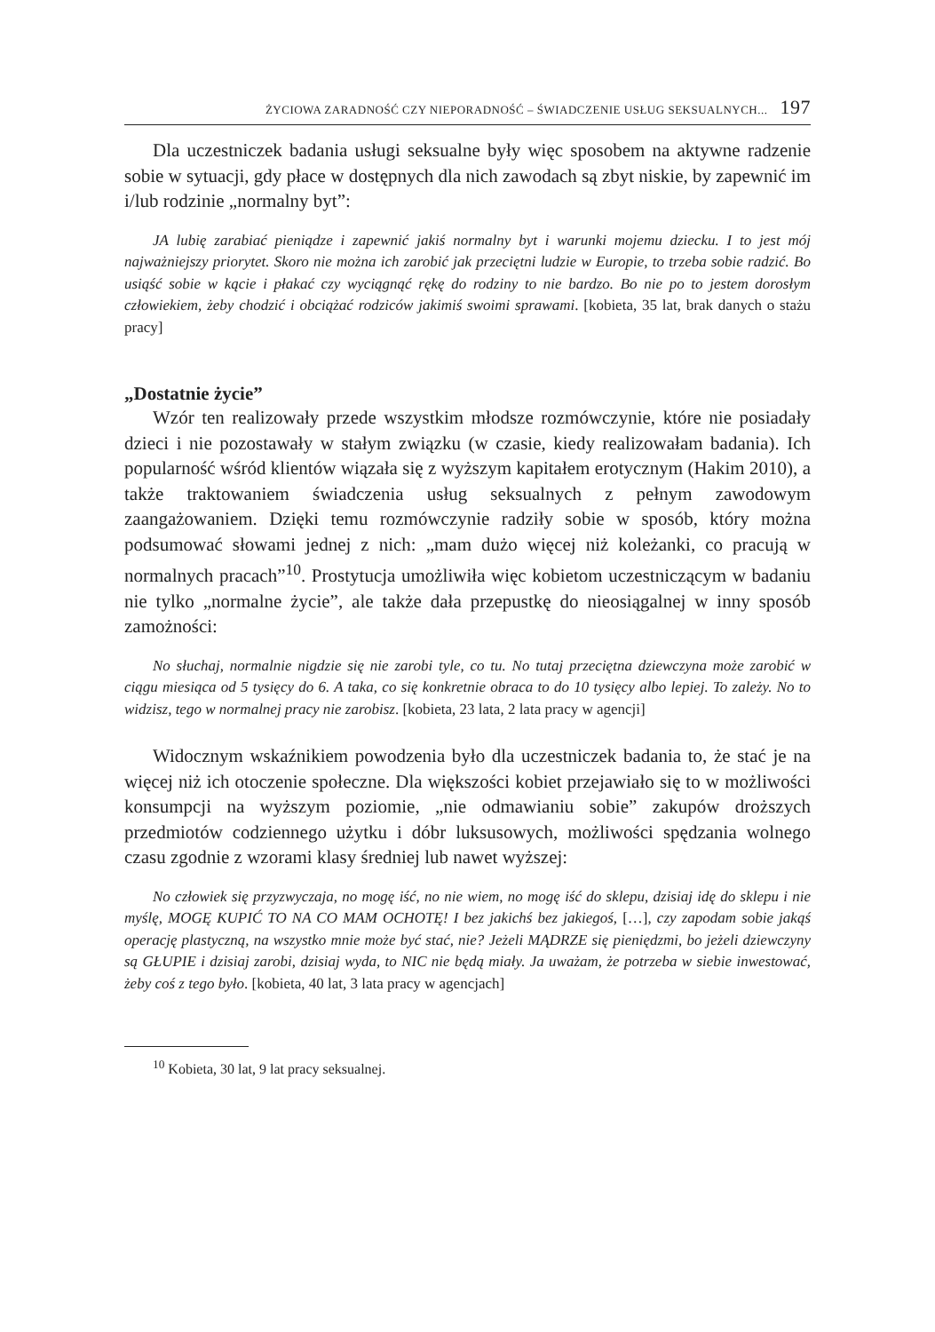ŻYCIOWA ZARADNOŚĆ CZY NIEPORADNOŚĆ – ŚWIADCZENIE USŁUG SEKSUALNYCH... 197
Dla uczestniczek badania usługi seksualne były więc sposobem na aktywne radzenie sobie w sytuacji, gdy płace w dostępnych dla nich zawodach są zbyt niskie, by zapewnić im i/lub rodzinie „normalny byt”:
JA lubię zarabiać pieniądze i zapewnić jakiś normalny byt i warunki mojemu dziecku. I to jest mój najważniejszy priorytet. Skoro nie można ich zarobić jak przeciętni ludzie w Europie, to trzeba sobie radzić. Bo usiąść sobie w kącie i płakać czy wyciągnąć rękę do rodziny to nie bardzo. Bo nie po to jestem dorosłym człowiekiem, żeby chodzić i obciążać rodziców jakimiś swoimi sprawami. [kobieta, 35 lat, brak danych o stażu pracy]
„Dostatnie życie”
Wzór ten realizowały przede wszystkim młodsze rozmówczynie, które nie posiadały dzieci i nie pozostawały w stałym związku (w czasie, kiedy realizowałam badania). Ich popularność wśród klientów wiązała się z wyższym kapitałem erotycznym (Hakim 2010), a także traktowaniem świadczenia usług seksualnych z pełnym zawodowym zaangażowaniem. Dzięki temu rozmówczynie radziły sobie w sposób, który można podsumować słowami jednej z nich: „mam dużo więcej niż koleżanki, co pracują w normalnych pracach”<sup>10</sup>. Prostytucja umożliwiła więc kobietom uczestniczącym w badaniu nie tylko „normalne życie”, ale także dała przepustkę do nieosiągalnej w inny sposób zamożności:
No słuchaj, normalnie nigdzie się nie zarobi tyle, co tu. No tutaj przeciętna dziewczyna może zarobić w ciągu miesiąca od 5 tysięcy do 6. A taka, co się konkretnie obraca to do 10 tysięcy albo lepiej. To zależy. No to widzisz, tego w normalnej pracy nie zarobisz. [kobieta, 23 lata, 2 lata pracy w agencji]
Widocznym wskaźnikiem powodzenia było dla uczestniczek badania to, że stać je na więcej niż ich otoczenie społeczne. Dla większości kobiet przejawiało się to w możliwości konsumpcji na wyższym poziomie, „nie odmawianiu sobie” zakupów droższych przedmiotów codziennego użytku i dóbr luksusowych, możliwości spędzania wolnego czasu zgodnie z wzorami klasy średniej lub nawet wyższej:
No człowiek się przyzwyczaja, no mogę iść, no nie wiem, no mogę iść do sklepu, dzisiaj idę do sklepu i nie myślę, MOGĘ KUPIĆ TO NA CO MAM OCHOTĘ! I bez jakichś bez jakiegoś, […], czy zapodam sobie jakąś operację plastyczną, na wszystko mnie może być stać, nie? Jeżeli MĄDRZE się pieniędzmi, bo jeżeli dziewczyny są GŁUPIE i dzisiaj zarobi, dzisiaj wyda, to NIC nie będą miały. Ja uważam, że potrzeba w siebie inwestować, żeby coś z tego było. [kobieta, 40 lat, 3 lata pracy w agencjach]
<sup>10</sup> Kobieta, 30 lat, 9 lat pracy seksualnej.